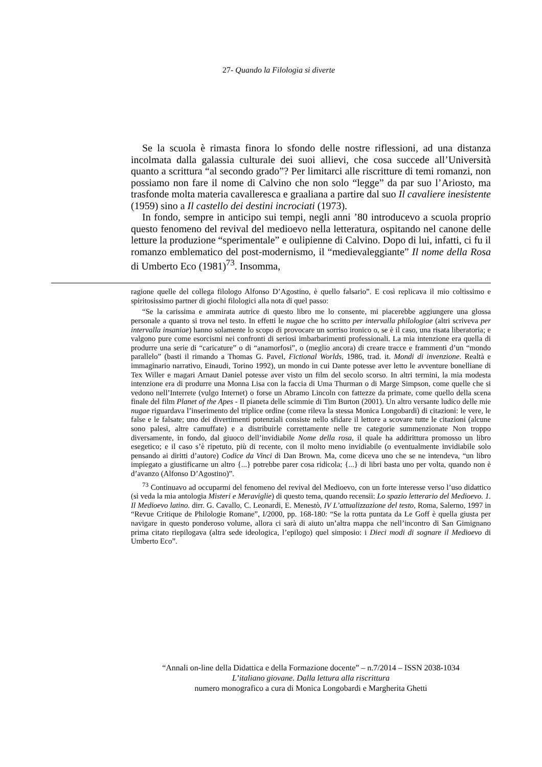27- Quando la Filologia si diverte
Se la scuola è rimasta finora lo sfondo delle nostre riflessioni, ad una distanza incolmata dalla galassia culturale dei suoi allievi, che cosa succede all’Università quanto a scrittura “al secondo grado”? Per limitarci alle riscritture di temi romanzi, non possiamo non fare il nome di Calvino che non solo “legge” da par suo l’Ariosto, ma trasfonde molta materia cavalleresca e graaliana a partire dal suo Il cavaliere inesistente (1959) sino a Il castello dei destini incrociati (1973).
In fondo, sempre in anticipo sui tempi, negli anni ’80 introducevo a scuola proprio questo fenomeno del revival del medioevo nella letteratura, ospitando nel canone delle letture la produzione “sperimentale” e oulipienne di Calvino. Dopo di lui, infatti, ci fu il romanzo emblematico del post-modernismo, il “medievaleggiante” Il nome della Rosa di Umberto Eco (1981)<sup>73</sup>. Insomma,
ragione quelle del collega filologo Alfonso D’Agostino, è quello falsario”. E così replicava il mio coltissimo e spiritosissimo partner di giochi filologici alla nota di quel passo:
“Se la carissima e ammirata autrice di questo libro me lo consente, mi piacerebbe aggiungere una glossa personale a quanto si trova nel testo. In effetti le nugae che ho scritto per intervalla philologiae (altri scriveva per intervalla insaniae) hanno solamente lo scopo di provocare un sorriso ironico o, se è il caso, una risata liberatoria; e valgono pure come esorcismi nei confronti di seriosi imbarbarimenti professionali. La mia intenzione era quella di produrre una serie di “caricature” o di “anamorfosi”, o (meglio ancora) di creare tracce e frammenti d’un “mondo parallelo” (basti il rimando a Thomas G. Pavel, Fictional Worlds, 1986, trad. it. Mondi di invenzione. Realtà e immaginario narrativo, Einaudi, Torino 1992), un mondo in cui Dante potesse aver letto le avventure bonelliane di Tex Willer e magari Arnaut Daniel potesse aver visto un film del secolo scorso. In altri termini, la mia modesta intenzione era di produrre una Monna Lisa con la faccia di Uma Thurman o di Marge Simpson, come quelle che si vedono nell’Interrete (vulgo Internet) o forse un Abramo Lincoln con fattezze da primate, come quello della scena finale del film Planet of the Apes - Il pianeta delle scimmie di Tim Burton (2001). Un altro versante ludico delle mie nugae riguardava l’inserimento del triplice ordine (come rileva la stessa Monica Longobardi) di citazioni: le vere, le false e le falsate; uno dei divertimenti potenziali consiste nello sfidare il lettore a scovare tutte le citazioni (alcune sono palesi, altre camuffate) e a distribuirle correttamente nelle tre categorie summenzionate Non troppo diversamente, in fondo, dal giuoco dell’invidiabile Nome della rosa, il quale ha addirittura promosso un libro esegetico; e il caso s’è ripetuto, più di recente, con il molto meno invidiabile (o eventualmente invidiabile solo pensando ai diritti d’autore) Codice da Vinci di Dan Brown. Ma, come diceva uno che se ne intendeva, “un libro impiegato a giustificarne un altro {...} potrebbe parer cosa ridicola; {...} di libri basta uno per volta, quando non è d’avanzo (Alfonso D’Agostino)”.
<sup>73</sup> Continuavo ad occuparmi del fenomeno del revival del Medioevo, con un forte interesse verso l’uso didattico (si veda la mia antologia Misteri e Meraviglie) di questo tema, quando recensii: Lo spazio letterario del Medioevo. 1. Il Medioevo latino. dirr. G. Cavallo, C. Leonardi, E. Menestò, IV L’attualizzazione del testo, Roma, Salerno, 1997 in “Revue Critique de Philologie Romane”, I/2000, pp. 168-180: “Se la rotta puntata da Le Goff è quella giusta per navigare in questo ponderoso volume, allora ci sarà di aiuto un’altra mappa che nell’incontro di San Gimignano prima citato riepilogava (altra sede ideologica, l’epilogo) quel simposio: i Dieci modi di sognare il Medioevo di Umberto Eco”.
“Annali on-line della Didattica e della Formazione docente” – n.7/2014 – ISSN 2038-1034
L’italiano giovane. Dalla lettura alla riscrittura
numero monografico a cura di Monica Longobardi e Margherita Ghetti